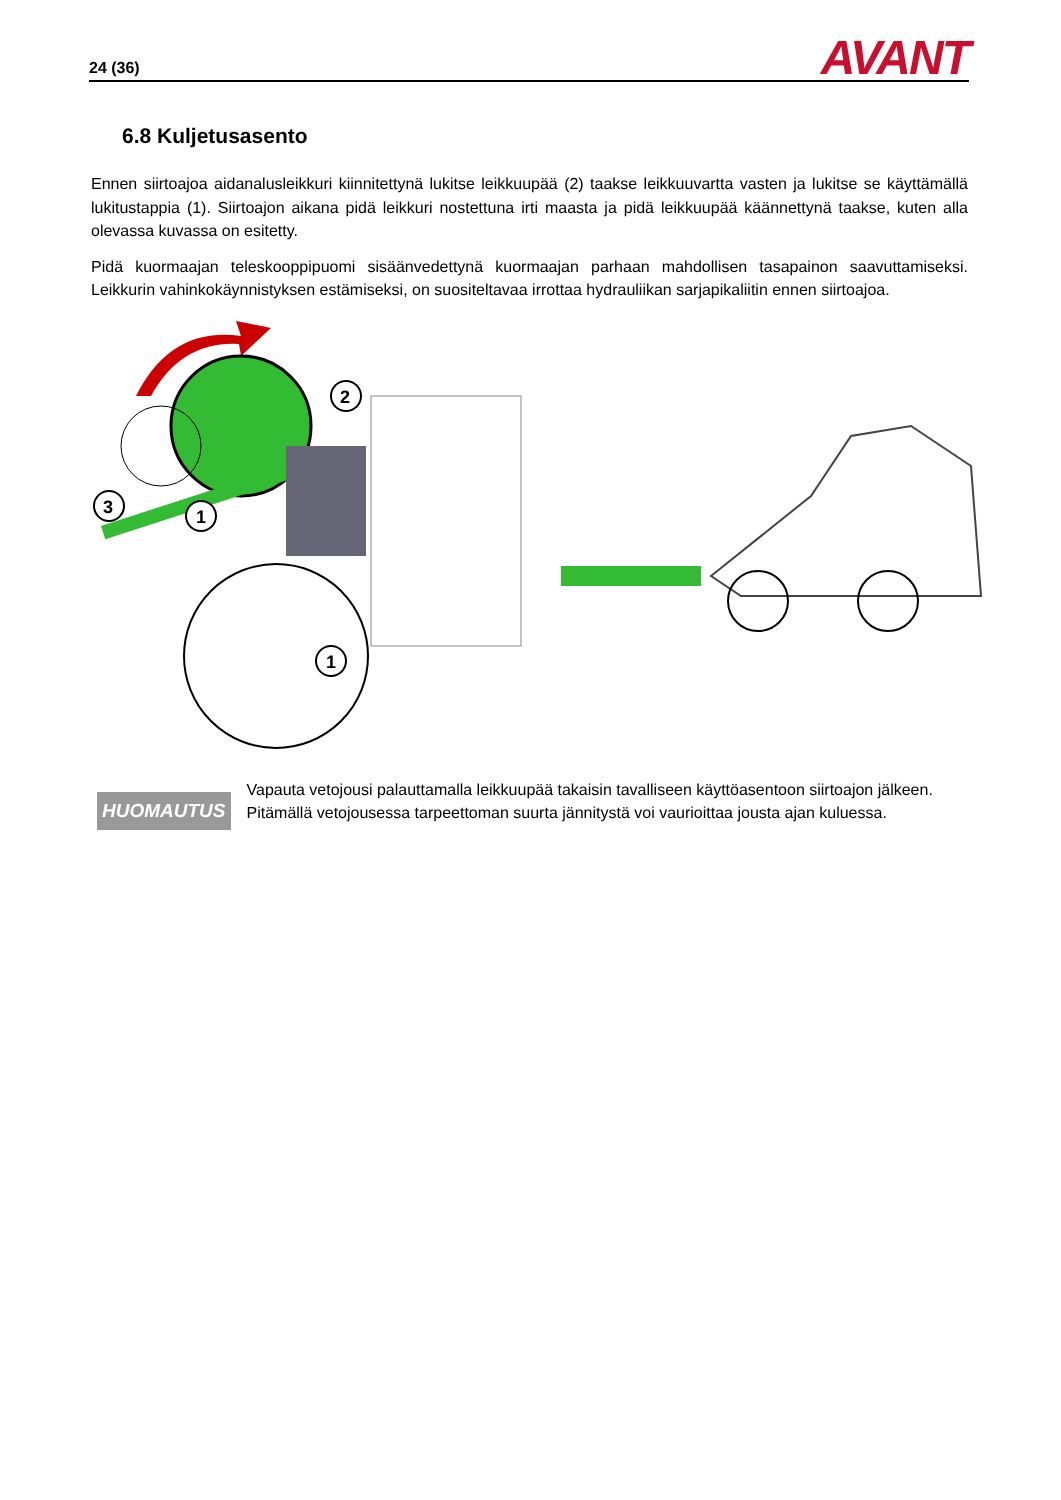24 (36) AVANT
6.8 Kuljetusasento
Ennen siirtoajoa aidanalusleikkuri kiinnitettynä lukitse leikkuupää (2) taakse leikkuuvartta vasten ja lukitse se käyttämällä lukitustappia (1). Siirtoajon aikana pidä leikkuri nostettuna irti maasta ja pidä leikkuupää käännettynä taakse, kuten alla olevassa kuvassa on esitetty.
Pidä kuormaajan teleskooppipuomi sisäänvedettynä kuormaajan parhaan mahdollisen tasapainon saavuttamiseksi. Leikkurin vahinkokäynnistyksen estämiseksi, on suositeltavaa irrottaa hydrauliikan sarjapikaliitin ennen siirtoajoa.
2
3
1
1
HUOMAUTUS
Vapauta vetojousi palauttamalla leikkuupää takaisin tavalliseen käyttöasentoon siirtoajon jälkeen. Pitämällä vetojousessa tarpeettoman suurta jännitystä voi vaurioittaa jousta ajan kuluessa.